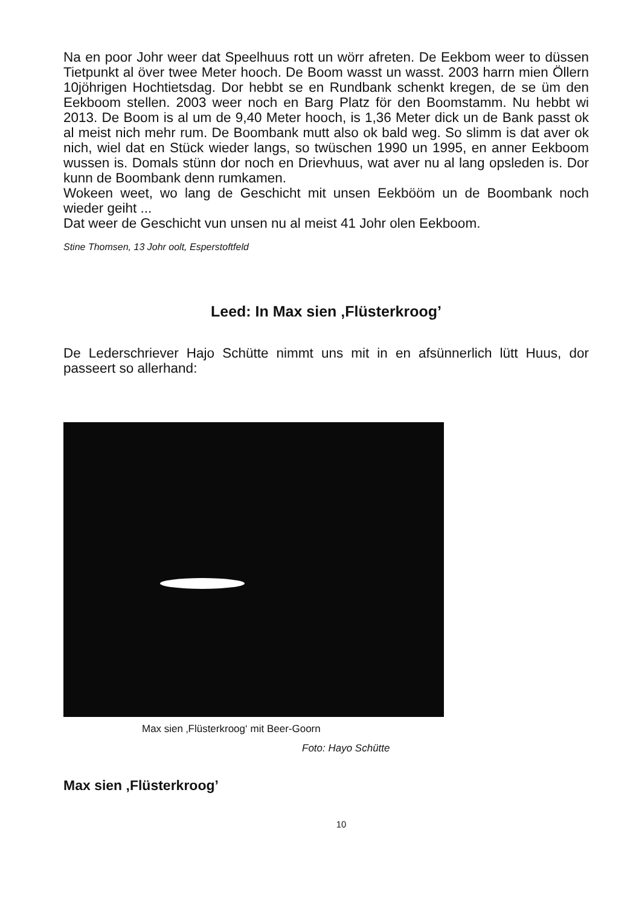Na en poor Johr weer dat Speelhuus rott un wörr afreten. De Eekbom weer to düssen Tietpunkt al över twee Meter hooch. De Boom wasst un wasst. 2003 harrn mien Öllern 10jöhrigen Hochtietsdag. Dor hebbt se en Rundbank schenkt kregen, de se üm den Eekboom stellen. 2003 weer noch en Barg Platz för den Boomstamm. Nu hebbt wi 2013. De Boom is al um de 9,40 Meter hooch, is 1,36 Meter dick un de Bank passt ok al meist nich mehr rum. De Boombank mutt also ok bald weg. So slimm is dat aver ok nich, wiel dat en Stück wieder langs, so twüschen 1990 un 1995, en anner Eekboom wussen is. Domals stünn dor noch en Drievhuus, wat aver nu al lang opsleden is. Dor kunn de Boombank denn rumkamen.
Wokeen weet, wo lang de Geschicht mit unsen Eekbööm un de Boombank noch wieder geiht ...
Dat weer de Geschicht vun unsen nu al meist 41 Johr olen Eekboom.
Stine Thomsen, 13 Johr oolt, Esperstoftfeld
Leed: In Max sien ‚Flüsterkroog’
De Lederschriever Hajo Schütte nimmt uns mit in en afsünnerlich lütt Huus, dor passeert so allerhand:
Max sien ‚Flüsterkroog‘ mit Beer-Goorn
Foto: Hayo Schütte
Max sien ‚Flüsterkroog’
10